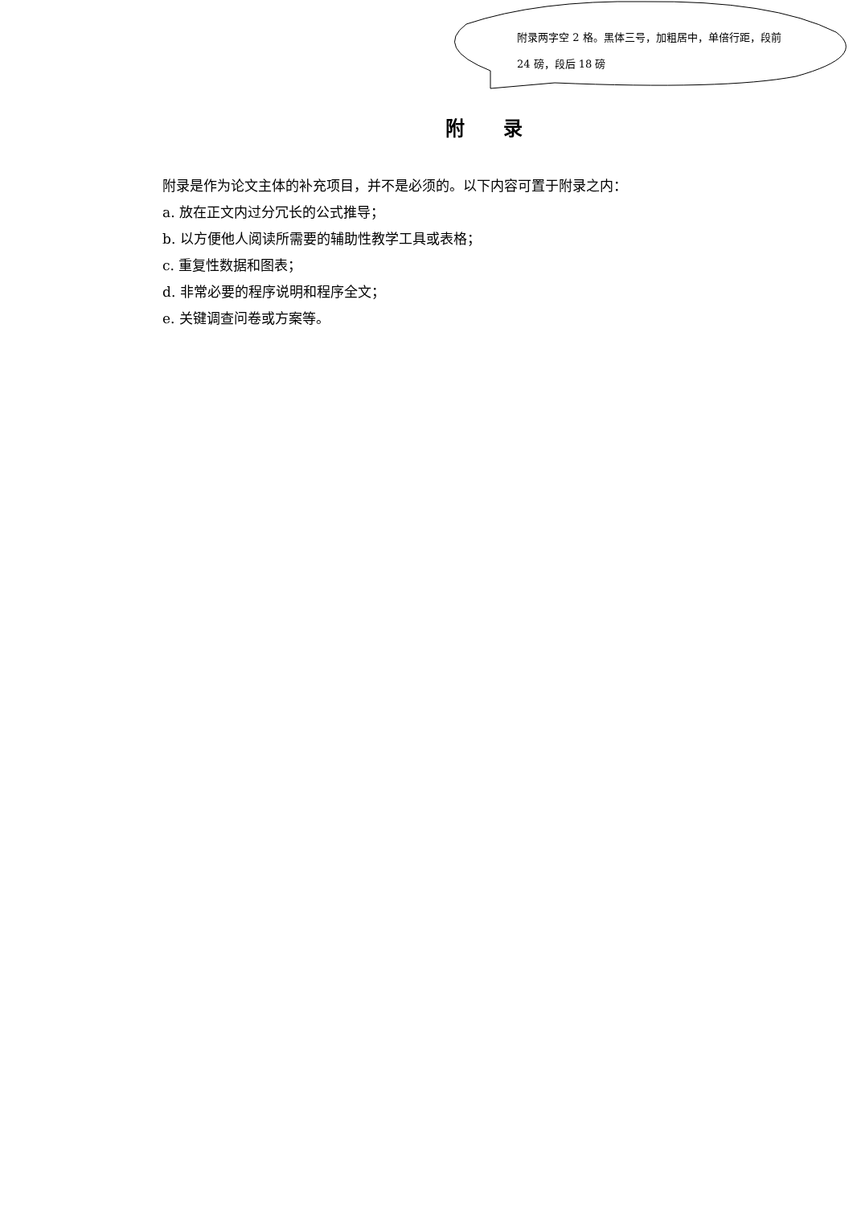附录两字空 2 格。黑体三号，加粗居中，单倍行距，段前 24 磅，段后 18 磅
附 录
附录是作为论文主体的补充项目，并不是必须的。以下内容可置于附录之内：
a. 放在正文内过分冗长的公式推导；
b. 以方便他人阅读所需要的辅助性教学工具或表格；
c. 重复性数据和图表；
d. 非常必要的程序说明和程序全文；
e. 关键调查问卷或方案等。